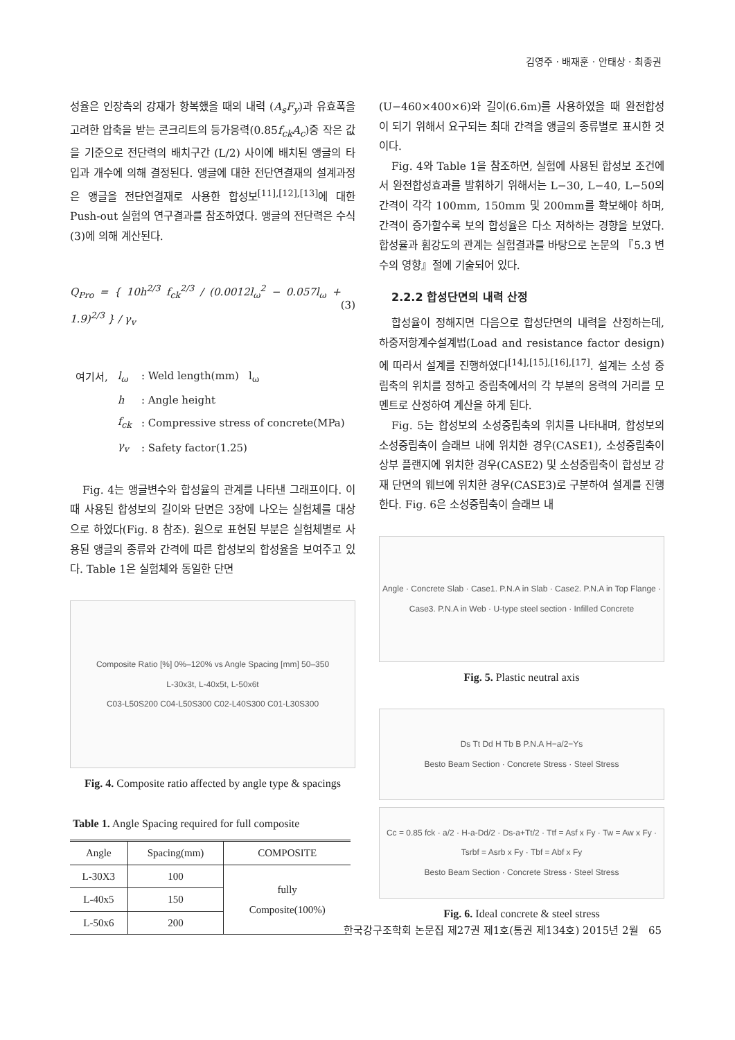김영주 · 배재훈 · 안태상 · 최종권
성율은 인장측의 강재가 항복했을 때의 내력 (A<sub>s</sub>F<sub>y</sub>)과 유효폭을 고려한 압축을 받는 콘크리트의 등가응력(0.85f<sub>ck</sub>A<sub>c</sub>)중 작은 값을 기준으로 전단력의 배치구간 (L/2) 사이에 배치된 앵글의 타입과 개수에 의해 결정된다. 앵글에 대한 전단연결재의 설계과정은 앵글을 전단연결재로 사용한 합성보<sup>[11],[12],[13]</sup>에 대한 Push-out 실험의 연구결과를 참조하였다. 앵글의 전단력은 수식(3)에 의해 계산된다.
Q<sub>Pro</sub> = { 10h<sup>2/3</sup> f<sub>ck</sub><sup>2/3</sup> / (0.0012l<sub>ω</sub><sup>2</sup> − 0.057l<sub>ω</sub> + 1.9)<sup>2/3</sup> } / γ<sub>v</sub> (3)
| 여기서, | l<sub>ω</sub> | : Weld length(mm) l<sub>ω</sub> |
| | h | : Angle height |
| | f<sub>ck</sub> | : Compressive stress of concrete(MPa) |
| | γ<sub>v</sub> | : Safety factor(1.25) |
Fig. 4는 앵글변수와 합성율의 관계를 나타낸 그래프이다. 이때 사용된 합성보의 길이와 단면은 3장에 나오는 실험체를 대상으로 하였다(Fig. 8 참조). 원으로 표현된 부분은 실험체별로 사용된 앵글의 종류와 간격에 따른 합성보의 합성율을 보여주고 있다. Table 1은 실험체와 동일한 단면
Composite Ratio [%] 0%–120% vs Angle Spacing [mm] 50–350
L-30x3t, L-40x5t, L-50x6t
C03-L50S200 C04-L50S300 C02-L40S300 C01-L30S300
Fig. 4. Composite ratio affected by angle type & spacings
Table 1. Angle Spacing required for full composite
| Angle | Spacing(mm) | COMPOSITE |
| --- | --- | --- |
| L-30X3 | 100 | fully Composite(100%) |
| L-40x5 | 150 | |
| L-50x6 | 200 | |
(U−460×400×6)와 길이(6.6m)를 사용하였을 때 완전합성이 되기 위해서 요구되는 최대 간격을 앵글의 종류별로 표시한 것이다.
Fig. 4와 Table 1을 참조하면, 실험에 사용된 합성보 조건에서 완전합성효과를 발휘하기 위해서는 L−30, L−40, L−50의 간격이 각각 100mm, 150mm 및 200mm를 확보해야 하며, 간격이 증가할수록 보의 합성율은 다소 저하하는 경향을 보였다. 합성율과 휨강도의 관계는 실험결과를 바탕으로 논문의 『5.3 변수의 영향』절에 기술되어 있다.
2.2.2 합성단면의 내력 산정
합성율이 정해지면 다음으로 합성단면의 내력을 산정하는데, 하중저항계수설계법(Load and resistance factor design)에 따라서 설계를 진행하였다<sup>[14],[15],[16],[17]</sup>. 설계는 소성 중립축의 위치를 정하고 중립축에서의 각 부분의 응력의 거리를 모멘트로 산정하여 계산을 하게 된다.
Fig. 5는 합성보의 소성중립축의 위치를 나타내며, 합성보의 소성중립축이 슬래브 내에 위치한 경우(CASE1), 소성중립축이 상부 플랜지에 위치한 경우(CASE2) 및 소성중립축이 합성보 강재 단면의 웨브에 위치한 경우(CASE3)로 구분하여 설계를 진행한다. Fig. 6은 소성중립축이 슬래브 내
Angle · Concrete Slab · Case1. P.N.A in Slab · Case2. P.N.A in Top Flange · Case3. P.N.A in Web · U-type steel section · Infilled Concrete
Fig. 5. Plastic neutral axis
Ds Tt Dd H Tb B P.N.A H−a/2−Ys
Besto Beam Section · Concrete Stress · Steel Stress
Cc = 0.85 fck · a/2 · H-a-Dd/2 · Ds-a+Tt/2 · Ttf = Asf x Fy · Tw = Aw x Fy · Tsrbf = Asrb x Fy · Tbf = Abf x Fy
Besto Beam Section · Concrete Stress · Steel Stress
Fig. 6. Ideal concrete & steel stress
한국강구조학회 논문집 제27권 제1호(통권 제134호) 2015년 2월 65